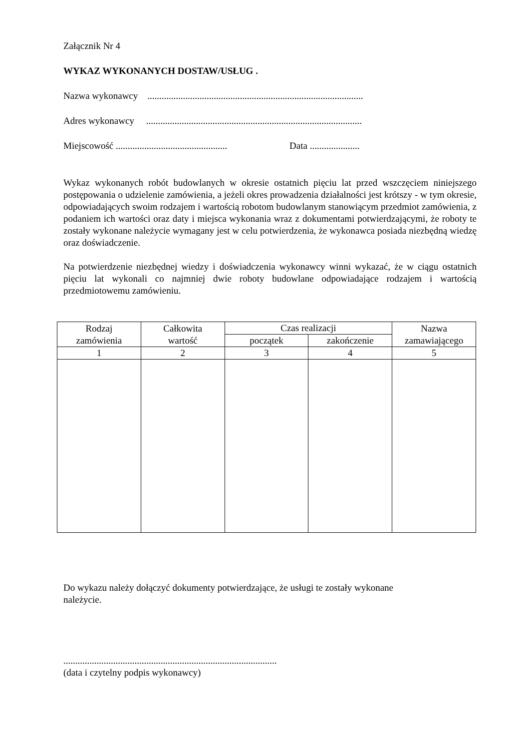Załącznik Nr 4
WYKAZ WYKONANYCH DOSTAW/USŁUG .
Nazwa wykonawcy ...........................................................................................
Adres wykonawcy ...........................................................................................
Miejscowość ............................................... Data .....................
Wykaz wykonanych robót budowlanych w okresie ostatnich pięciu lat przed wszczęciem niniejszego postępowania o udzielenie zamówienia, a jeżeli okres prowadzenia działalności jest krótszy - w tym okresie, odpowiadających swoim rodzajem i wartością robotom budowlanym stanowiącym przedmiot zamówienia, z podaniem ich wartości oraz daty i miejsca wykonania wraz z dokumentami potwierdzającymi, że roboty te zostały wykonane należycie wymagany jest w celu potwierdzenia, że wykonawca posiada niezbędną wiedzę oraz doświadczenie.
Na potwierdzenie niezbędnej wiedzy i doświadczenia wykonawcy winni wykazać, że w ciągu ostatnich pięciu lat wykonali co najmniej dwie roboty budowlane odpowiadające rodzajem i wartością przedmiotowemu zamówieniu.
| Rodzaj zamówienia | Całkowita wartość | Czas realizacji | | Nazwa zamawiającego |
| --- | --- | --- | --- | --- |
| | | początek | zakończenie | |
| 1 | 2 | 3 | 4 | 5 |
Do wykazu należy dołączyć dokumenty potwierdzające, że usługi te zostały wykonane
należycie.
..........................................................................................
(data i czytelny podpis wykonawcy)